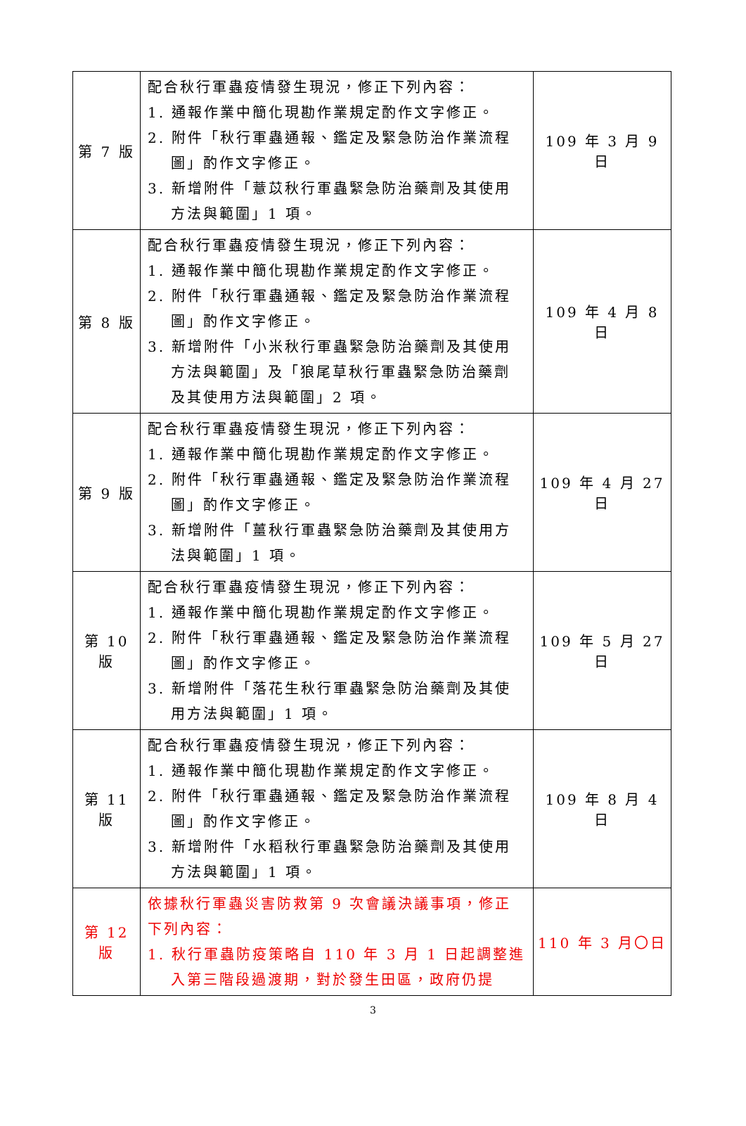| 第 7 版 | 配合秋行軍蟲疫情發生現況，修正下列內容： 1. 通報作業中簡化現勘作業規定酌作文字修正。 2. 附件「秋行軍蟲通報、鑑定及緊急防治作業流程圖」酌作文字修正。 3. 新增附件「薏苡秋行軍蟲緊急防治藥劑及其使用方法與範圍」1 項。 | 109 年 3 月 9 日 |
| 第 8 版 | 配合秋行軍蟲疫情發生現況，修正下列內容： 1. 通報作業中簡化現勘作業規定酌作文字修正。 2. 附件「秋行軍蟲通報、鑑定及緊急防治作業流程圖」酌作文字修正。 3. 新增附件「小米秋行軍蟲緊急防治藥劑及其使用方法與範圍」及「狼尾草秋行軍蟲緊急防治藥劑及其使用方法與範圍」2 項。 | 109 年 4 月 8 日 |
| 第 9 版 | 配合秋行軍蟲疫情發生現況，修正下列內容： 1. 通報作業中簡化現勘作業規定酌作文字修正。 2. 附件「秋行軍蟲通報、鑑定及緊急防治作業流程圖」酌作文字修正。 3. 新增附件「薑秋行軍蟲緊急防治藥劑及其使用方法與範圍」1 項。 | 109 年 4 月 27 日 |
| 第 10 版 | 配合秋行軍蟲疫情發生現況，修正下列內容： 1. 通報作業中簡化現勘作業規定酌作文字修正。 2. 附件「秋行軍蟲通報、鑑定及緊急防治作業流程圖」酌作文字修正。 3. 新增附件「落花生秋行軍蟲緊急防治藥劑及其使用方法與範圍」1 項。 | 109 年 5 月 27 日 |
| 第 11 版 | 配合秋行軍蟲疫情發生現況，修正下列內容： 1. 通報作業中簡化現勘作業規定酌作文字修正。 2. 附件「秋行軍蟲通報、鑑定及緊急防治作業流程圖」酌作文字修正。 3. 新增附件「水稻秋行軍蟲緊急防治藥劑及其使用方法與範圍」1 項。 | 109 年 8 月 4 日 |
| 第 12 版 | 依據秋行軍蟲災害防救第 9 次會議決議事項，修正下列內容： 1. 秋行軍蟲防疫策略自 110 年 3 月 1 日起調整進入第三階段過渡期，對於發生田區，政府仍提 | 110 年 3 月〇日 |
3